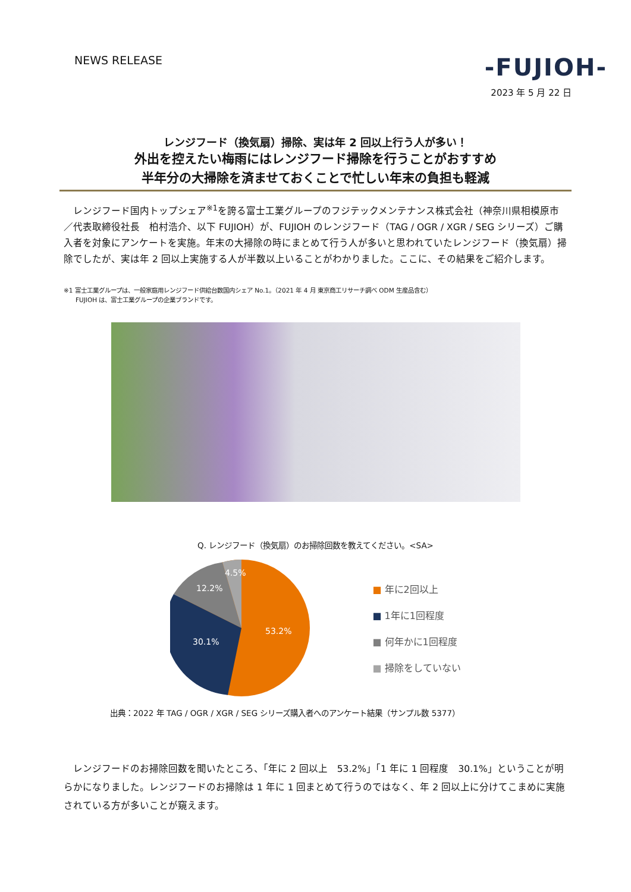NEWS RELEASE
-FUJIOH-
2023 年 5 月 22 日
レンジフード（換気扇）掃除、実は年 2 回以上行う人が多い！
外出を控えたい梅雨にはレンジフード掃除を行うことがおすすめ
半年分の大掃除を済ませておくことで忙しい年末の負担も軽減
　レンジフード国内トップシェア<sup>※1</sup>を誇る富士工業グループのフジテックメンテナンス株式会社（神奈川県相模原市／代表取締役社長　柏村浩介、以下 FUJIOH）が、FUJIOH のレンジフード（TAG / OGR / XGR / SEG シリーズ）ご購入者を対象にアンケートを実施。年末の大掃除の時にまとめて行う人が多いと思われていたレンジフード（換気扇）掃除でしたが、実は年 2 回以上実施する人が半数以上いることがわかりました。ここに、その結果をご紹介します。
※1 富士工業グループは、一般家庭用レンジフード供給台数国内シェア No.1。（2021 年 4 月 東京商工リサーチ調べ ODM 生産品含む）
　　FUJIOH は、富士工業グループの企業ブランドです。
Q. レンジフード（換気扇）のお掃除回数を教えてください。<SA>
53.2%
30.1%
12.2%
4.5%
■ 年に2回以上
■ 1年に1回程度
■ 何年かに1回程度
■ 掃除をしていない
出典：2022 年 TAG / OGR / XGR / SEG シリーズ購入者へのアンケート結果（サンプル数 5377）
　レンジフードのお掃除回数を聞いたところ、「年に 2 回以上　53.2%」「1 年に 1 回程度　30.1%」ということが明らかになりました。レンジフードのお掃除は 1 年に 1 回まとめて行うのではなく、年 2 回以上に分けてこまめに実施されている方が多いことが窺えます。